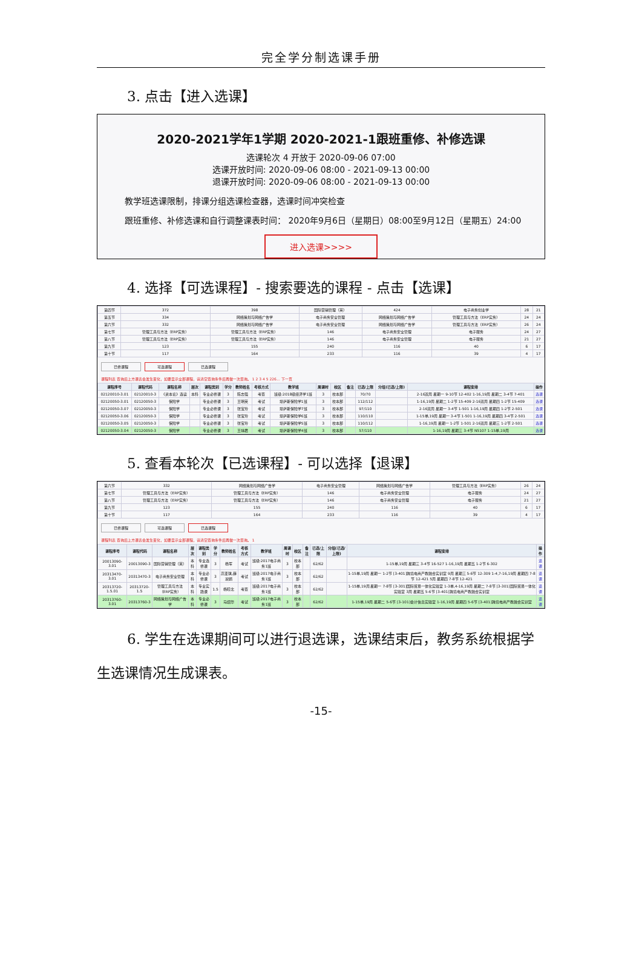完全学分制选课手册
3. 点击【进入选课】
2020-2021学年1学期 2020-2021-1跟班重修、补修选课
选课轮次 4 开放于 2020-09-06 07:00
选课开放时间: 2020-09-06 08:00 - 2021-09-13 00:00
退课开放时间: 2020-09-06 08:00 - 2021-09-13 00:00
教学班选课限制，排课分组选课检查器，选课时间冲突检查
跟班重修、补修选课和自行调整课表时间： 2020年9月6日（星期日）08:00至9月12日（星期五）24:00
进入选课>>>>
4. 选择【可选课程】- 搜索要选的课程 - 点击【选课】
| 第四节 | 372 | 398 | 国际营销管理（英） | 424 | 电子商务创业学 | 28 | 21 |
| 第五节 | 334 | 网络策划与网络广告学 | 电子商务安全管理 | 网络策划与网络广告学 | 管理工具与方法（ERP实务） | 24 | 24 |
| 第六节 | 332 | 网络策划与网络广告学 | 电子商务安全管理 | 网络策划与网络广告学 | 管理工具与方法（ERP实务） | 26 | 24 |
| 第七节 | 管理工具与方法（ERP实务） | 管理工具与方法（ERP实务） | 146 | 电子商务安全管理 | 电子服务 | 24 | 27 |
| 第八节 | 管理工具与方法（ERP实务） | 管理工具与方法（ERP实务） | 146 | 电子商务安全管理 | 电子服务 | 21 | 27 |
| 第九节 | 123 | 155 | 240 | 116 | 40 | 6 | 17 |
| 第十节 | 117 | 164 | 233 | 116 | 39 | 4 | 17 |
已修课程 可选课程 已选课程
课程列表 查询后上方课表会发生变化，如要显示全部课程，请清空查询条件后再做一次查询。 1 2 3 4 5 226... 下一页
| 课程序号 | 课程代码 | 课程名称 | 层次 | 课程类别 | 学分 | 教师姓名 | 考核方式 | 教学班 | 周课时 | 校区 | 备注 | 已选/上限 | 分组(已选/上限) | 课程安排 | 操作 |
| --- | --- | --- | --- | --- | --- | --- | --- | --- | --- | --- | --- | --- | --- | --- | --- |
| 02120010-3.01 | 02120010-3 | 《资本论》选读 | 本科 | 专业必修课 | 3 | 陈志强 | 考查 | 班级:2018级经济学1班 | 3 | 校本部 | | 70/70 | | 2-16双周 星期一 9-10节 12-402 1-16,19周 星期二 3-4节 7-401 | 选课 |
| 02120050-3.01 | 02120050-3 | 保险学 | | 专业必修课 | 3 | 王明英 | 考试 | 堪萨斯保险学1班 | 3 | 校本部 | | 112/112 | | 1-16,19周 星期二 1-2节 15-409 2-16双周 星期四 1-2节 15-409 | 选课 |
| 02120050-3.07 | 02120050-3 | 保险学 | | 专业必修课 | 3 | 张宝玲 | 考试 | 堪萨斯保险学7班 | 3 | 校本部 | | 97/110 | | 2-16双周 星期一 3-4节 1-501 1-16,19周 星期四 1-2节 2-501 | 选课 |
| 02120050-3.06 | 02120050-3 | 保险学 | | 专业必修课 | 3 | 张宝玲 | 考试 | 堪萨斯保险学6班 | 3 | 校本部 | | 110/110 | | 1-15单,19周 星期一 3-4节 1-501 1-16,19周 星期四 3-4节 2-501 | 选课 |
| 02120050-3.05 | 02120050-3 | 保险学 | | 专业必修课 | 3 | 张宝玲 | 考试 | 堪萨斯保险学5班 | 3 | 校本部 | | 110/112 | | 1-16,19周 星期一 1-2节 1-501 2-16双周 星期三 1-2节 2-501 | 选课 |
| 02120050-3.04 | 02120050-3 | 保险学 | | 专业必修课 | 3 | 王靖君 | 考试 | 堪萨斯保险学4班 | 3 | 校本部 | | 57/110 | | 1-16,19周 星期三 3-4节 N5107 1-15单,19周 | 选课 |
5. 查看本轮次【已选课程】- 可以选择【退课】
| 第六节 | 332 | 网络策划与网络广告学 | 电子商务安全管理 | 网络策划与网络广告学 | 管理工具与方法（ERP实务） | 26 | 24 |
| 第七节 | 管理工具与方法（ERP实务） | 管理工具与方法（ERP实务） | 146 | 电子商务安全管理 | 电子服务 | 24 | 27 |
| 第八节 | 管理工具与方法（ERP实务） | 管理工具与方法（ERP实务） | 146 | 电子商务安全管理 | 电子服务 | 21 | 27 |
| 第九节 | 123 | 155 | 240 | 116 | 40 | 6 | 17 |
| 第十节 | 117 | 164 | 233 | 116 | 39 | 4 | 17 |
已修课程 可选课程 已选课程
课程列表 查询后上方课表会发生变化，如要显示全部课程，请清空查询条件后再做一次查询。 1
| 课程序号 | 课程代码 | 课程名称 | 层次 | 课程类别 | 学分 | 教师姓名 | 考核方式 | 教学班 | 周课时 | 校区 | 备注 | 已选/上限 | 分组(已选/上限) | 课程安排 | 操作 |
| --- | --- | --- | --- | --- | --- | --- | --- | --- | --- | --- | --- | --- | --- | --- | --- |
| 20013090-3.01 | 20013090-3 | 国际营销管理（英） | 本科 | 专业选修课 | 3 | 杨军 | 考试 | 班级:2017电子商务1班 | 3 | 校本部 | | 62/62 | | 1-15单,19周 星期三 3-4节 16-527 1-16,19周 星期五 1-2节 6-302 | 退课 |
| 20313470-3.01 | 20313470-3 | 电子商务安全管理 | 本科 | 专业必修课 | 3 | 高亚琪,薛淑娟 | 考试 | 班级:2017电子商务1班 | 3 | 校本部 | | 62/62 | | 1-15单,19周 星期一 1-2节 [3-401]跨境电商产教融合实训室 9周 星期三 5-6节 12-309 1-4,7-16,19周 星期四 7-8节 12-421 5周 星期四 7-8节 12-421 | 退课 |
| 20313720-1.5.01 | 20313720-1.5 | 管理工具与方法（ERP实务） | 本科 | 专业实践课 | 1.5 | 杨晓北 | 考查 | 班级:2017电子商务1班 | 3 | 校本部 | | 62/62 | | 1-15单,19周 星期一 7-8节 [3-301]国际贸易一体化实验室 1-3单,4-16,19周 星期二 7-8节 [3-301]国际贸易一体化实验室 3周 星期五 5-6节 [3-401]跨境电商产教融合实训室 | 退课 |
| 20313760-3.01 | 20313760-3 | 网络策划与网络广告学 | 本科 | 专业必修课 | 3 | 马绍华 | 考试 | 班级:2017电子商务1班 | 3 | 校本部 | | 62/62 | | 1-15单,19周 星期二 5-6节 [3-101]会计信息实验室 1-16,19周 星期四 5-6节 [3-401]跨境电商产教融合实训室 | 退课 |
6. 学生在选课期间可以进行退选课，选课结束后，教务系统根据学生选课情况生成课表。
-15-